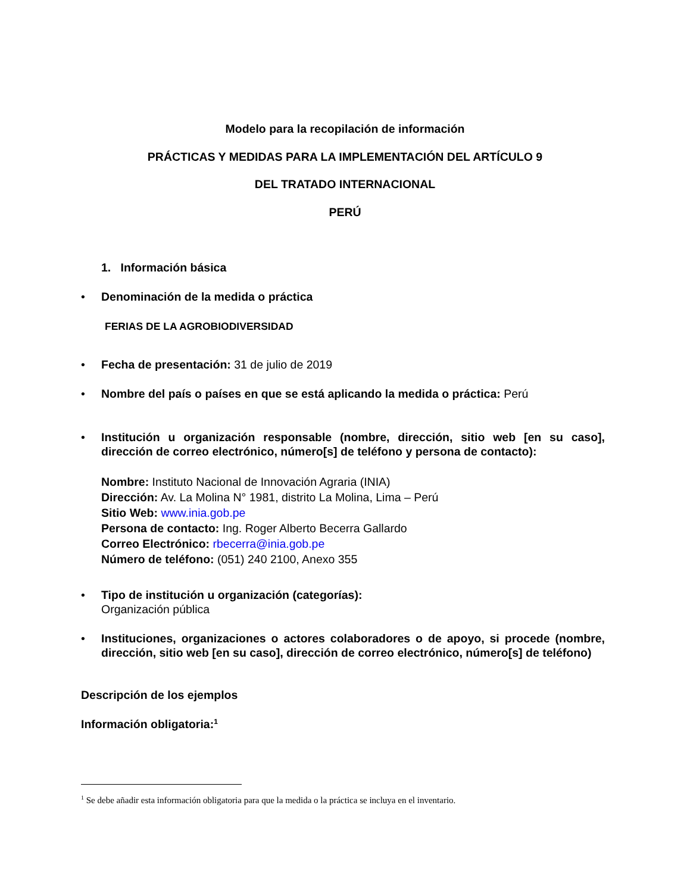Modelo para la recopilación de información
PRÁCTICAS Y MEDIDAS PARA LA IMPLEMENTACIÓN DEL ARTÍCULO 9
DEL TRATADO INTERNACIONAL
PERÚ
1. Información básica
• Denominación de la medida o práctica
FERIAS DE LA AGROBIODIVERSIDAD
• Fecha de presentación: 31 de julio de 2019
• Nombre del país o países en que se está aplicando la medida o práctica: Perú
• Institución u organización responsable (nombre, dirección, sitio web [en su caso], dirección de correo electrónico, número[s] de teléfono y persona de contacto):
Nombre: Instituto Nacional de Innovación Agraria (INIA)
Dirección: Av. La Molina N° 1981, distrito La Molina, Lima – Perú
Sitio Web: www.inia.gob.pe
Persona de contacto: Ing. Roger Alberto Becerra Gallardo
Correo Electrónico: rbecerra@inia.gob.pe
Número de teléfono: (051) 240 2100, Anexo 355
• Tipo de institución u organización (categorías):
Organización pública
• Instituciones, organizaciones o actores colaboradores o de apoyo, si procede (nombre, dirección, sitio web [en su caso], dirección de correo electrónico, número[s] de teléfono)
Descripción de los ejemplos
Información obligatoria:<sup>1</sup>
<sup>1</sup> Se debe añadir esta información obligatoria para que la medida o la práctica se incluya en el inventario.